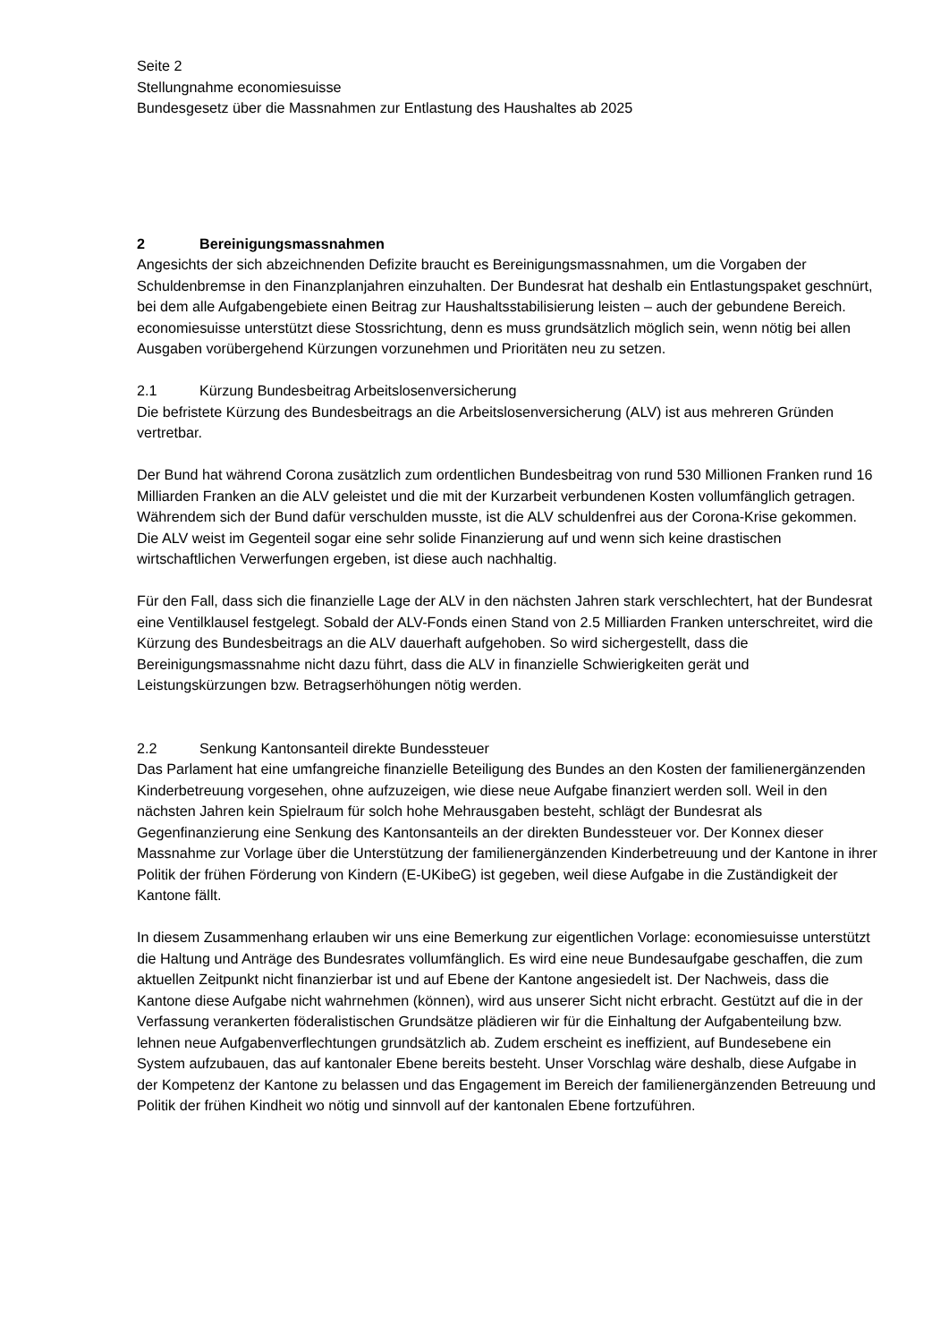Seite 2
Stellungnahme economiesuisse
Bundesgesetz über die Massnahmen zur Entlastung des Haushaltes ab 2025
2 Bereinigungsmassnahmen
Angesichts der sich abzeichnenden Defizite braucht es Bereinigungsmassnahmen, um die Vorgaben der Schuldenbremse in den Finanzplanjahren einzuhalten. Der Bundesrat hat deshalb ein Entlastungspaket geschnürt, bei dem alle Aufgabengebiete einen Beitrag zur Haushaltsstabilisierung leisten – auch der gebundene Bereich. economiesuisse unterstützt diese Stossrichtung, denn es muss grundsätzlich möglich sein, wenn nötig bei allen Ausgaben vorübergehend Kürzungen vorzunehmen und Prioritäten neu zu setzen.
2.1 Kürzung Bundesbeitrag Arbeitslosenversicherung
Die befristete Kürzung des Bundesbeitrags an die Arbeitslosenversicherung (ALV) ist aus mehreren Gründen vertretbar.
Der Bund hat während Corona zusätzlich zum ordentlichen Bundesbeitrag von rund 530 Millionen Franken rund 16 Milliarden Franken an die ALV geleistet und die mit der Kurzarbeit verbundenen Kosten vollumfänglich getragen. Währendem sich der Bund dafür verschulden musste, ist die ALV schuldenfrei aus der Corona-Krise gekommen. Die ALV weist im Gegenteil sogar eine sehr solide Finanzierung auf und wenn sich keine drastischen wirtschaftlichen Verwerfungen ergeben, ist diese auch nachhaltig.
Für den Fall, dass sich die finanzielle Lage der ALV in den nächsten Jahren stark verschlechtert, hat der Bundesrat eine Ventilklausel festgelegt. Sobald der ALV-Fonds einen Stand von 2.5 Milliarden Franken unterschreitet, wird die Kürzung des Bundesbeitrags an die ALV dauerhaft aufgehoben. So wird sichergestellt, dass die Bereinigungsmassnahme nicht dazu führt, dass die ALV in finanzielle Schwierigkeiten gerät und Leistungskürzungen bzw. Betragserhöhungen nötig werden.
2.2 Senkung Kantonsanteil direkte Bundessteuer
Das Parlament hat eine umfangreiche finanzielle Beteiligung des Bundes an den Kosten der familienergänzenden Kinderbetreuung vorgesehen, ohne aufzuzeigen, wie diese neue Aufgabe finanziert werden soll. Weil in den nächsten Jahren kein Spielraum für solch hohe Mehrausgaben besteht, schlägt der Bundesrat als Gegenfinanzierung eine Senkung des Kantonsanteils an der direkten Bundessteuer vor. Der Konnex dieser Massnahme zur Vorlage über die Unterstützung der familienergänzenden Kinderbetreuung und der Kantone in ihrer Politik der frühen Förderung von Kindern (E-UKibeG) ist gegeben, weil diese Aufgabe in die Zuständigkeit der Kantone fällt.
In diesem Zusammenhang erlauben wir uns eine Bemerkung zur eigentlichen Vorlage: economiesuisse unterstützt die Haltung und Anträge des Bundesrates vollumfänglich. Es wird eine neue Bundesaufgabe geschaffen, die zum aktuellen Zeitpunkt nicht finanzierbar ist und auf Ebene der Kantone angesiedelt ist. Der Nachweis, dass die Kantone diese Aufgabe nicht wahrnehmen (können), wird aus unserer Sicht nicht erbracht. Gestützt auf die in der Verfassung verankerten föderalistischen Grundsätze plädieren wir für die Einhaltung der Aufgabenteilung bzw. lehnen neue Aufgabenverflechtungen grundsätzlich ab. Zudem erscheint es ineffizient, auf Bundesebene ein System aufzubauen, das auf kantonaler Ebene bereits besteht. Unser Vorschlag wäre deshalb, diese Aufgabe in der Kompetenz der Kantone zu belassen und das Engagement im Bereich der familienergänzenden Betreuung und Politik der frühen Kindheit wo nötig und sinnvoll auf der kantonalen Ebene fortzuführen.